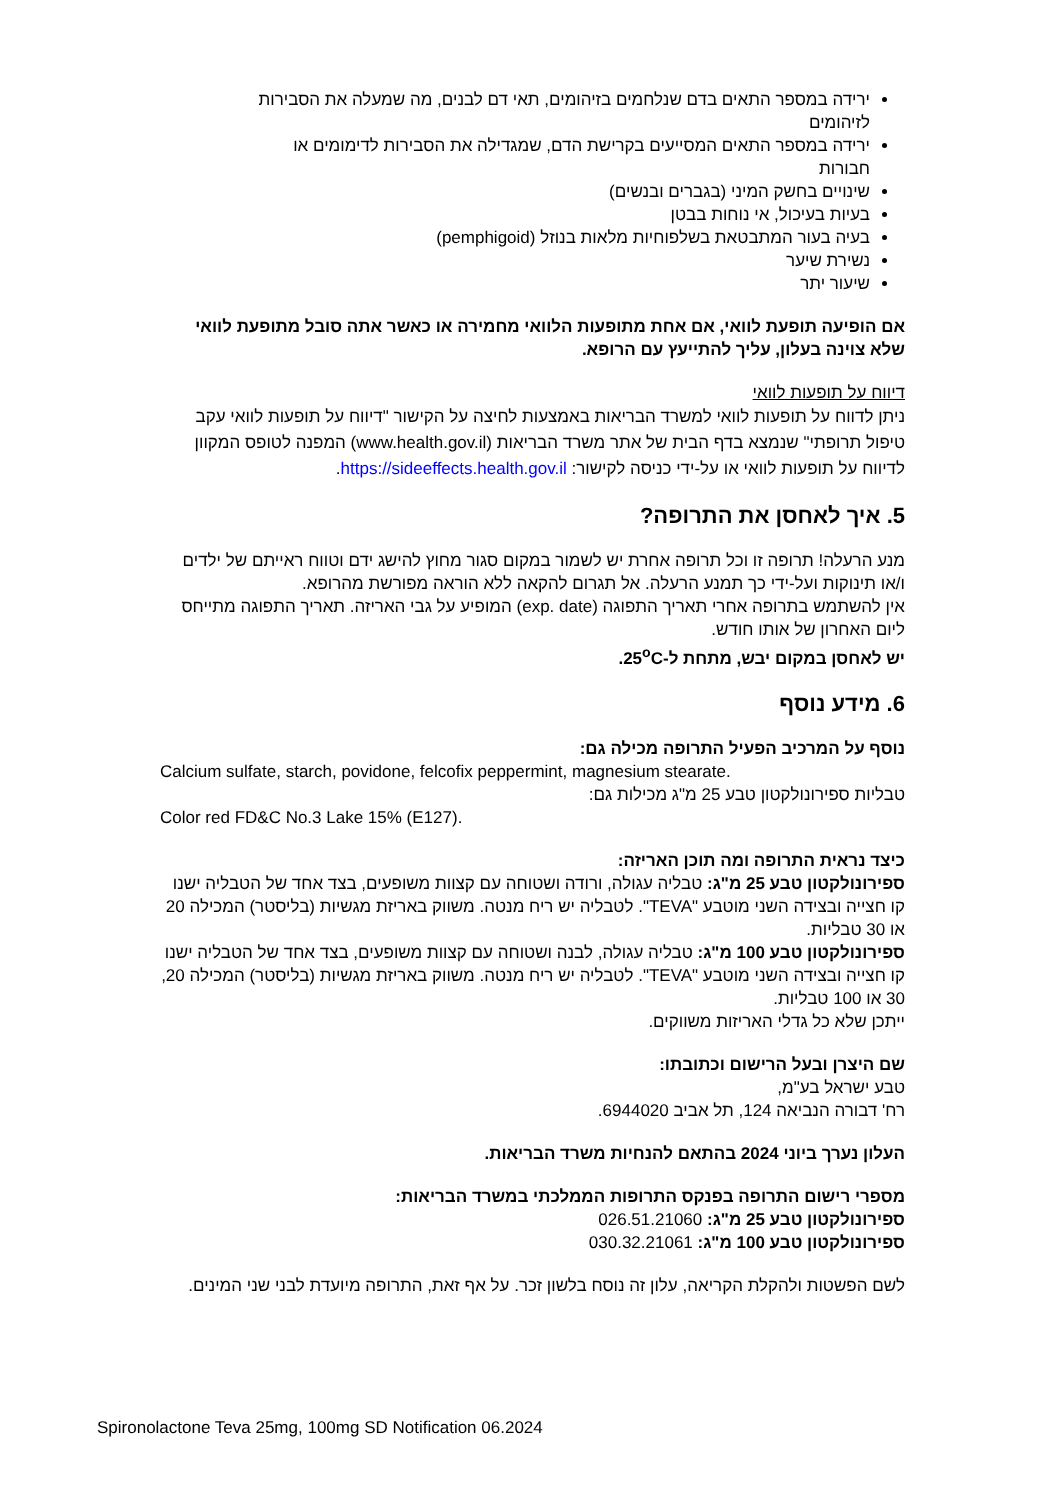ירידה במספר התאים בדם שנלחמים בזיהומים, תאי דם לבנים, מה שמעלה את הסבירות לזיהומים
ירידה במספר התאים המסייעים בקרישת הדם, שמגדילה את הסבירות לדימומים או חבורות
שינויים בחשק המיני (בגברים ובנשים)
בעיות בעיכול, אי נוחות בבטן
בעיה בעור המתבטאת בשלפוחיות מלאות בנוזל (pemphigoid)
נשירת שיער
שיעור יתר
אם הופיעה תופעת לוואי, אם אחת מתופעות הלוואי מחמירה או כאשר אתה סובל מתופעת לוואי שלא צוינה בעלון, עליך להתייעץ עם הרופא.
דיווח על תופעות לוואי
ניתן לדווח על תופעות לוואי למשרד הבריאות באמצעות לחיצה על הקישור "דיווח על תופעות לוואי עקב טיפול תרופתי" שנמצא בדף הבית של אתר משרד הבריאות (www.health.gov.il) המפנה לטופס המקוון לדיווח על תופעות לוואי או על-ידי כניסה לקישור: https://sideeffects.health.gov.il.
5. איך לאחסן את התרופה?
מנע הרעלה! תרופה זו וכל תרופה אחרת יש לשמור במקום סגור מחוץ להישג ידם וטווח ראייתם של ילדים ו/או תינוקות ועל-ידי כך תמנע הרעלה. אל תגרום להקאה ללא הוראה מפורשת מהרופא.
אין להשתמש בתרופה אחרי תאריך התפוגה (exp. date) המופיע על גבי האריזה. תאריך התפוגה מתייחס ליום האחרון של אותו חודש.
יש לאחסן במקום יבש, מתחת ל-25<sup>o</sup>C.
6. מידע נוסף
נוסף על המרכיב הפעיל התרופה מכילה גם:
Calcium sulfate, starch, povidone, felcofix peppermint, magnesium stearate.
טבליות ספירונולקטון טבע 25 מ"ג מכילות גם:
Color red FD&C No.3 Lake 15% (E127).
כיצד נראית התרופה ומה תוכן האריזה:
ספירונולקטון טבע 25 מ"ג: טבליה עגולה, ורודה ושטוחה עם קצוות משופעים, בצד אחד של הטבליה ישנו קו חצייה ובצידה השני מוטבע "TEVA". לטבליה יש ריח מנטה. משווק באריזת מגשיות (בליסטר) המכילה 20 או 30 טבליות.
ספירונולקטון טבע 100 מ"ג: טבליה עגולה, לבנה ושטוחה עם קצוות משופעים, בצד אחד של הטבליה ישנו קו חצייה ובצידה השני מוטבע "TEVA". לטבליה יש ריח מנטה. משווק באריזת מגשיות (בליסטר) המכילה 20, 30 או 100 טבליות.
ייתכן שלא כל גדלי האריזות משווקים.
שם היצרן ובעל הרישום וכתובתו:
טבע ישראל בע"מ,
רח' דבורה הנביאה 124, תל אביב 6944020.
העלון נערך ביוני 2024 בהתאם להנחיות משרד הבריאות.
מספרי רישום התרופה בפנקס התרופות הממלכתי במשרד הבריאות:
ספירונולקטון טבע 25 מ"ג: 026.51.21060
ספירונולקטון טבע 100 מ"ג: 030.32.21061
לשם הפשטות ולהקלת הקריאה, עלון זה נוסח בלשון זכר. על אף זאת, התרופה מיועדת לבני שני המינים.
Spironolactone Teva 25mg, 100mg SD Notification 06.2024